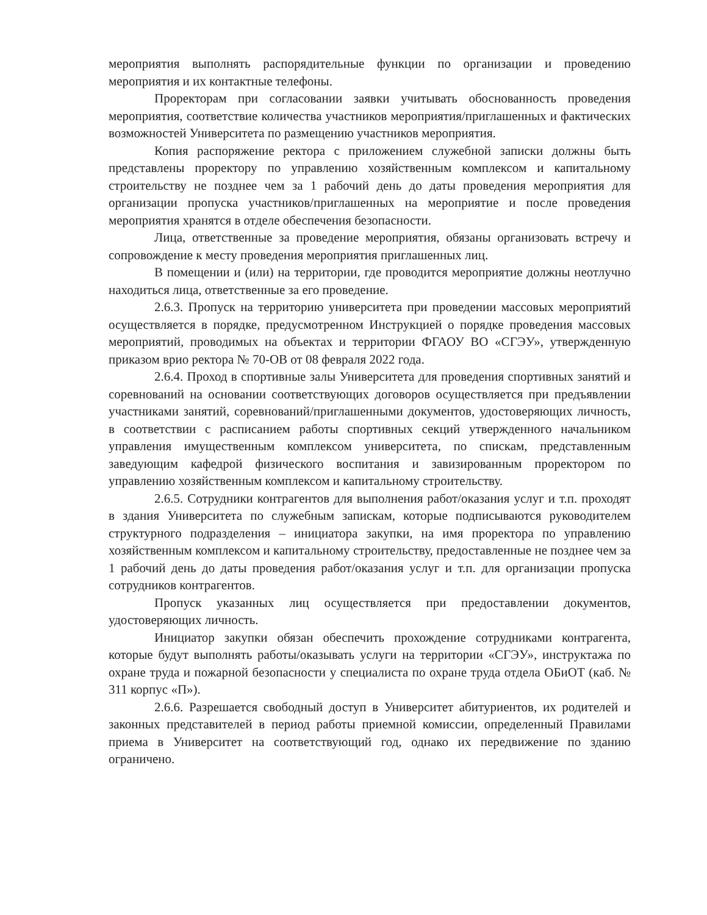мероприятия выполнять распорядительные функции по организации и проведению мероприятия и их контактные телефоны.
Проректорам при согласовании заявки учитывать обоснованность проведения мероприятия, соответствие количества участников мероприятия/приглашенных и фактических возможностей Университета по размещению участников мероприятия.
Копия распоряжение ректора с приложением служебной записки должны быть представлены проректору по управлению хозяйственным комплексом и капитальному строительству не позднее чем за 1 рабочий день до даты проведения мероприятия для организации пропуска участников/приглашенных на мероприятие и после проведения мероприятия хранятся в отделе обеспечения безопасности.
Лица, ответственные за проведение мероприятия, обязаны организовать встречу и сопровождение к месту проведения мероприятия приглашенных лиц.
В помещении и (или) на территории, где проводится мероприятие должны неотлучно находиться лица, ответственные за его проведение.
2.6.3. Пропуск на территорию университета при проведении массовых мероприятий осуществляется в порядке, предусмотренном Инструкцией о порядке проведения массовых мероприятий, проводимых на объектах и территории ФГАОУ ВО «СГЭУ», утвержденную приказом врио ректора № 70-ОВ от 08 февраля 2022 года.
2.6.4. Проход в спортивные залы Университета для проведения спортивных занятий и соревнований на основании соответствующих договоров осуществляется при предъявлении участниками занятий, соревнований/приглашенными документов, удостоверяющих личность, в соответствии с расписанием работы спортивных секций утвержденного начальником управления имущественным комплексом университета, по спискам, представленным заведующим кафедрой физического воспитания и завизированным проректором по управлению хозяйственным комплексом и капитальному строительству.
2.6.5. Сотрудники контрагентов для выполнения работ/оказания услуг и т.п. проходят в здания Университета по служебным запискам, которые подписываются руководителем структурного подразделения – инициатора закупки, на имя проректора по управлению хозяйственным комплексом и капитальному строительству, предоставленные не позднее чем за 1 рабочий день до даты проведения работ/оказания услуг и т.п. для организации пропуска сотрудников контрагентов.
Пропуск указанных лиц осуществляется при предоставлении документов, удостоверяющих личность.
Инициатор закупки обязан обеспечить прохождение сотрудниками контрагента, которые будут выполнять работы/оказывать услуги на территории «СГЭУ», инструктажа по охране труда и пожарной безопасности у специалиста по охране труда отдела ОБиОТ (каб. № 311 корпус «П»).
2.6.6. Разрешается свободный доступ в Университет абитуриентов, их родителей и законных представителей в период работы приемной комиссии, определенный Правилами приема в Университет на соответствующий год, однако их передвижение по зданию ограничено.